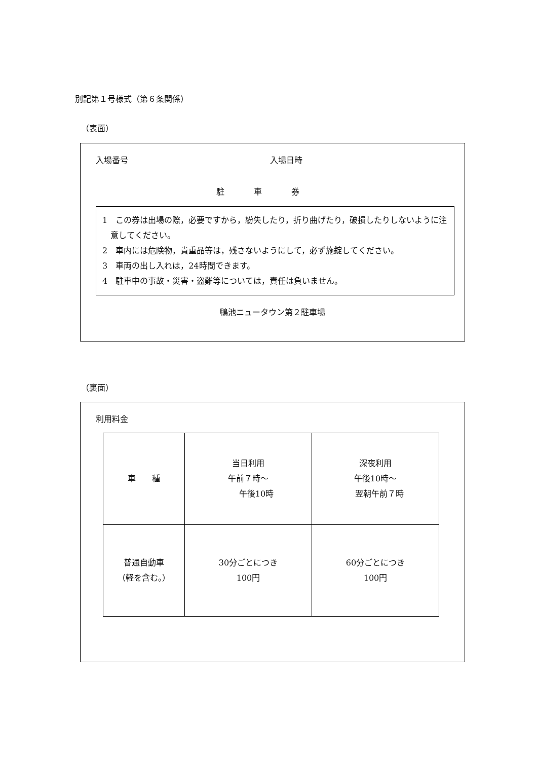別記第１号様式（第６条関係）
（表面）
入場番号 入場日時
駐車券
1　この券は出場の際，必要ですから，紛失したり，折り曲げたり，破損したりしないように注意してください。
2　車内には危険物，貴重品等は，残さないようにして，必ず施錠してください。
3　車両の出し入れは，24時間できます。
4　駐車中の事故・災害・盗難等については，責任は負いません。
鴨池ニュータウン第２駐車場
（裏面）
利用料金
| 車 種 | 当日利用 午前７時～ 午後10時 | 深夜利用 午後10時～ 翌朝午前７時 |
| 普通自動車 （軽を含む。） | 30分ごとにつき 100円 | 60分ごとにつき 100円 |